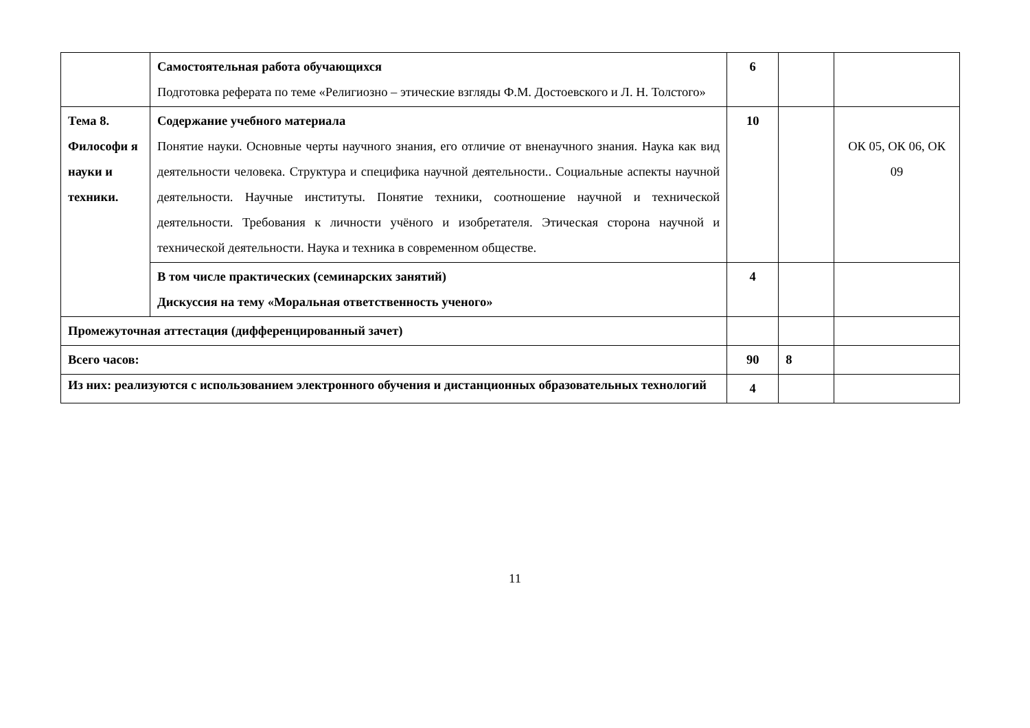| | Самостоятельная работа обучающихся Подготовка реферата по теме «Религиозно – этические взгляды Ф.М. Достоевского и Л. Н. Толстого» | 6 | | |
| Тема 8. Философи я науки и техники. | Содержание учебного материала Понятие науки. Основные черты научного знания, его отличие от вненаучного знания. Наука как вид деятельности человека. Структура и специфика научной деятельности.. Социальные аспекты научной деятельности. Научные институты. Понятие техники, соотношение научной и технической деятельности. Требования к личности учёного и изобретателя. Этическая сторона научной и технической деятельности. Наука и техника в современном обществе. | 10 | | ОК 05, ОК 06, ОК 09 |
| | В том числе практических (семинарских занятий) Дискуссия на тему «Моральная ответственность ученого» | 4 | | |
| Промежуточная аттестация (дифференцированный зачет) | | | | |
| Всего часов: | | 90 | 8 | |
| Из них: реализуются с использованием электронного обучения и дистанционных образовательных технологий | | 4 | | |
11